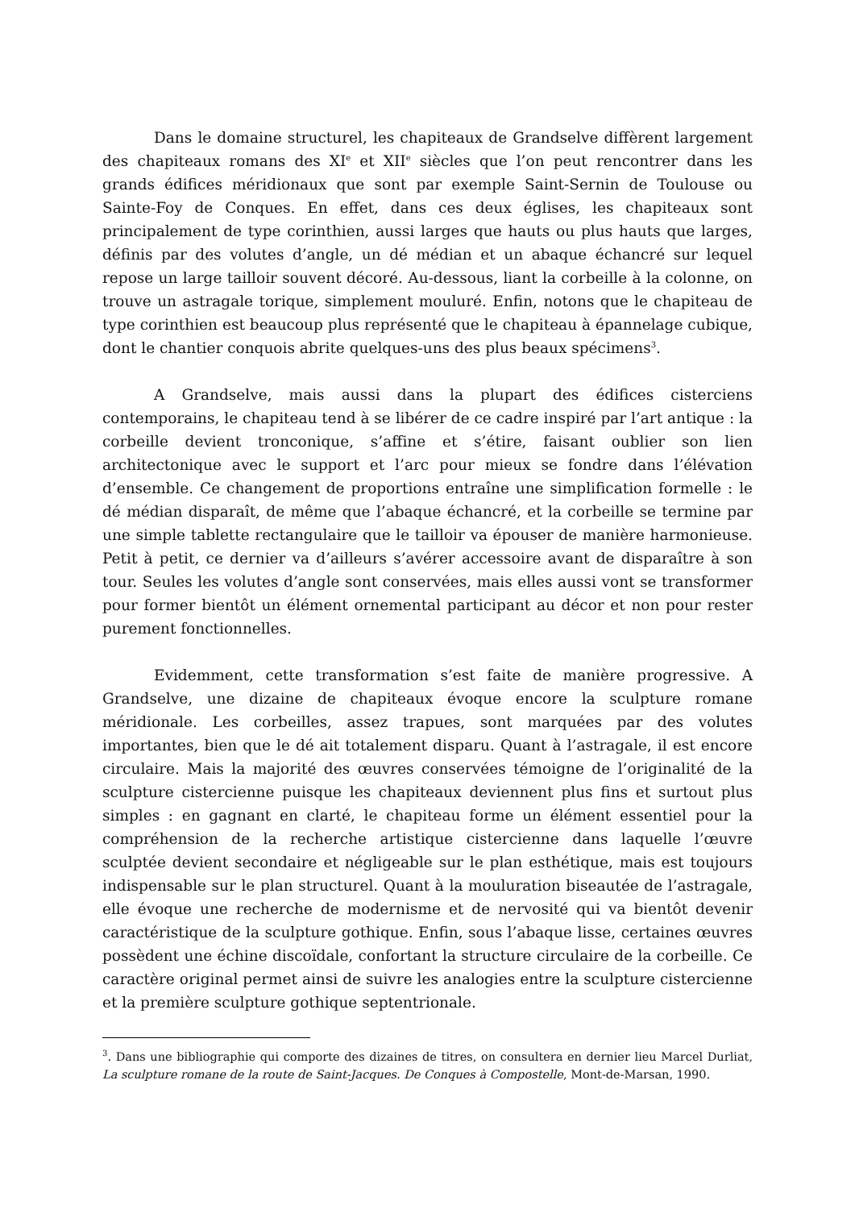Dans le domaine structurel, les chapiteaux de Grandselve diffèrent largement des chapiteaux romans des XI<sup>e</sup> et XII<sup>e</sup> siècles que l’on peut rencontrer dans les grands édifices méridionaux que sont par exemple Saint-Sernin de Toulouse ou Sainte-Foy de Conques. En effet, dans ces deux églises, les chapiteaux sont principalement de type corinthien, aussi larges que hauts ou plus hauts que larges, définis par des volutes d’angle, un dé médian et un abaque échancré sur lequel repose un large tailloir souvent décoré. Au-dessous, liant la corbeille à la colonne, on trouve un astragale torique, simplement mouluré. Enfin, notons que le chapiteau de type corinthien est beaucoup plus représenté que le chapiteau à épannelage cubique, dont le chantier conquois abrite quelques-uns des plus beaux spécimens<sup>3</sup>.
A Grandselve, mais aussi dans la plupart des édifices cisterciens contemporains, le chapiteau tend à se libérer de ce cadre inspiré par l’art antique : la corbeille devient tronconique, s’affine et s’étire, faisant oublier son lien architectonique avec le support et l’arc pour mieux se fondre dans l’élévation d’ensemble. Ce changement de proportions entraîne une simplification formelle : le dé médian disparaît, de même que l’abaque échancré, et la corbeille se termine par une simple tablette rectangulaire que le tailloir va épouser de manière harmonieuse. Petit à petit, ce dernier va d’ailleurs s’avérer accessoire avant de disparaître à son tour. Seules les volutes d’angle sont conservées, mais elles aussi vont se transformer pour former bientôt un élément ornemental participant au décor et non pour rester purement fonctionnelles.
Evidemment, cette transformation s’est faite de manière progressive. A Grandselve, une dizaine de chapiteaux évoque encore la sculpture romane méridionale. Les corbeilles, assez trapues, sont marquées par des volutes importantes, bien que le dé ait totalement disparu. Quant à l’astragale, il est encore circulaire. Mais la majorité des œuvres conservées témoigne de l’originalité de la sculpture cistercienne puisque les chapiteaux deviennent plus fins et surtout plus simples : en gagnant en clarté, le chapiteau forme un élément essentiel pour la compréhension de la recherche artistique cistercienne dans laquelle l’œuvre sculptée devient secondaire et négligeable sur le plan esthétique, mais est toujours indispensable sur le plan structurel. Quant à la mouluration biseautée de l’astragale, elle évoque une recherche de modernisme et de nervosité qui va bientôt devenir caractéristique de la sculpture gothique. Enfin, sous l’abaque lisse, certaines œuvres possèdent une échine discoïdale, confortant la structure circulaire de la corbeille. Ce caractère original permet ainsi de suivre les analogies entre la sculpture cistercienne et la première sculpture gothique septentrionale.
<sup>3</sup>. Dans une bibliographie qui comporte des dizaines de titres, on consultera en dernier lieu Marcel Durliat, La sculpture romane de la route de Saint-Jacques. De Conques à Compostelle, Mont-de-Marsan, 1990.